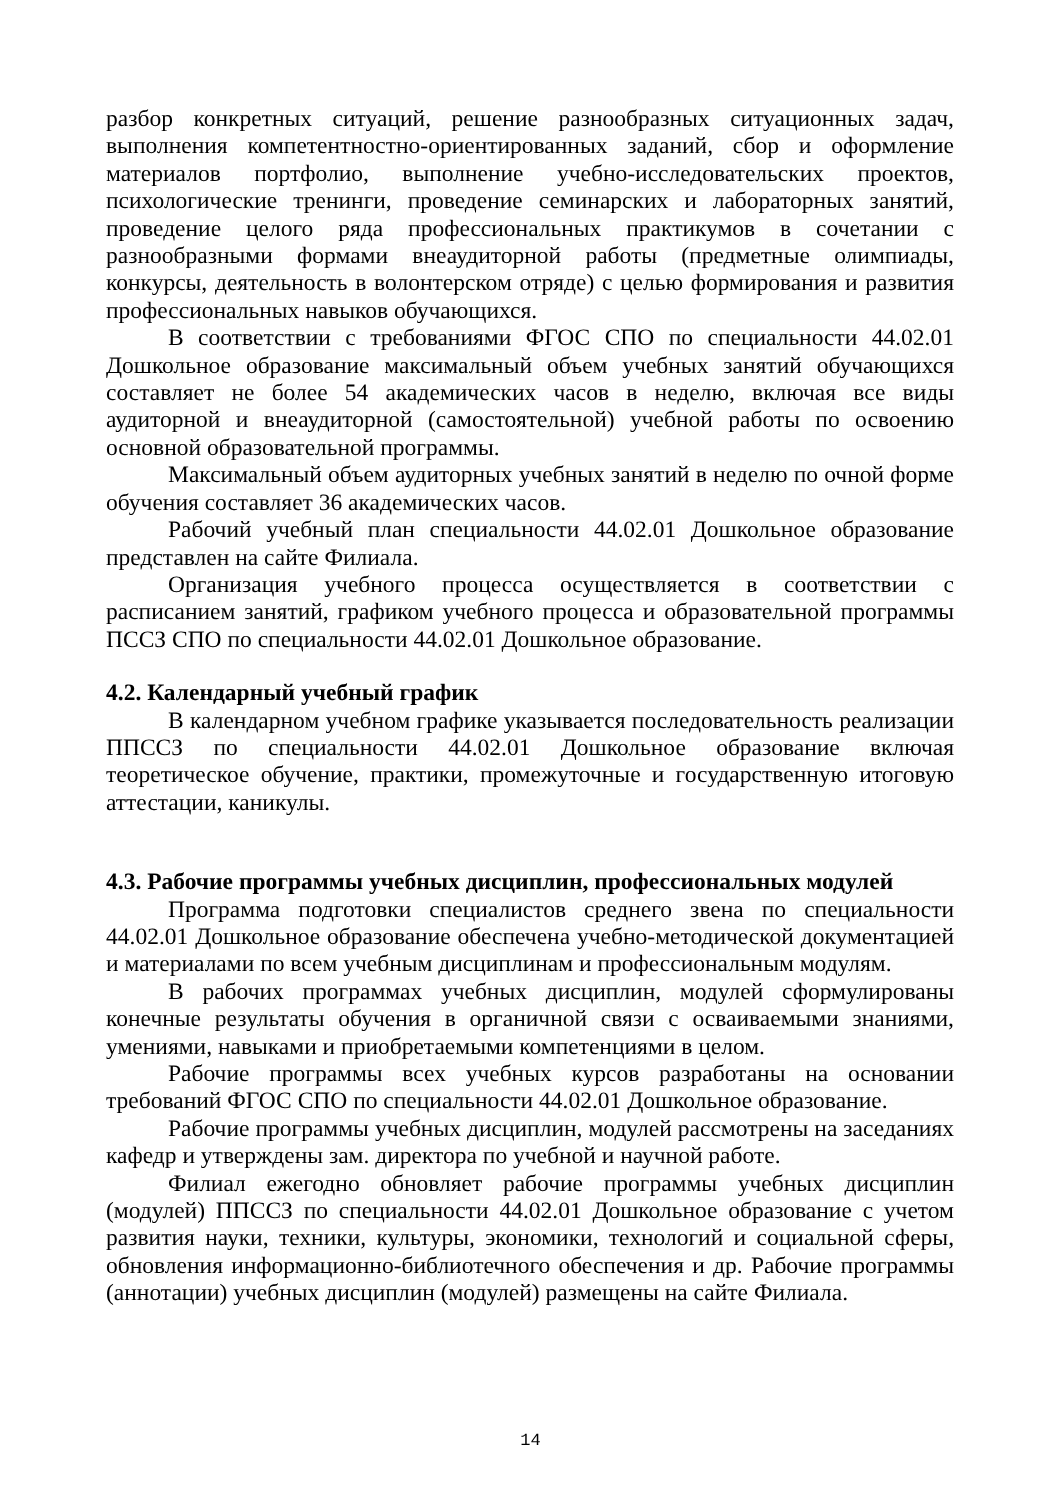разбор конкретных ситуаций, решение разнообразных ситуационных задач, выполнения компетентностно-ориентированных заданий, сбор и оформление материалов портфолио, выполнение учебно-исследовательских проектов, психологические тренинги, проведение семинарских и лабораторных занятий, проведение целого ряда профессиональных практикумов в сочетании с разнообразными формами внеаудиторной работы (предметные олимпиады, конкурсы, деятельность в волонтерском отряде) с целью формирования и развития профессиональных навыков обучающихся.
В соответствии с требованиями ФГОС СПО по специальности 44.02.01 Дошкольное образование максимальный объем учебных занятий обучающихся составляет не более 54 академических часов в неделю, включая все виды аудиторной и внеаудиторной (самостоятельной) учебной работы по освоению основной образовательной программы.
Максимальный объем аудиторных учебных занятий в неделю по очной форме обучения составляет 36 академических часов.
Рабочий учебный план специальности 44.02.01 Дошкольное образование представлен на сайте Филиала.
Организация учебного процесса осуществляется в соответствии с расписанием занятий, графиком учебного процесса и образовательной программы ПССЗ СПО по специальности 44.02.01 Дошкольное образование.
4.2. Календарный учебный график
В календарном учебном графике указывается последовательность реализации ППССЗ по специальности 44.02.01 Дошкольное образование включая теоретическое обучение, практики, промежуточные и государственную итоговую аттестации, каникулы.
4.3. Рабочие программы учебных дисциплин, профессиональных модулей
Программа подготовки специалистов среднего звена по специальности 44.02.01 Дошкольное образование обеспечена учебно-методической документацией и материалами по всем учебным дисциплинам и профессиональным модулям.
В рабочих программах учебных дисциплин, модулей сформулированы конечные результаты обучения в органичной связи с осваиваемыми знаниями, умениями, навыками и приобретаемыми компетенциями в целом.
Рабочие программы всех учебных курсов разработаны на основании требований ФГОС СПО по специальности 44.02.01 Дошкольное образование.
Рабочие программы учебных дисциплин, модулей рассмотрены на заседаниях кафедр и утверждены зам. директора по учебной и научной работе.
Филиал ежегодно обновляет рабочие программы учебных дисциплин (модулей) ППССЗ по специальности 44.02.01 Дошкольное образование с учетом развития науки, техники, культуры, экономики, технологий и социальной сферы, обновления информационно-библиотечного обеспечения и др. Рабочие программы (аннотации) учебных дисциплин (модулей) размещены на сайте Филиала.
14